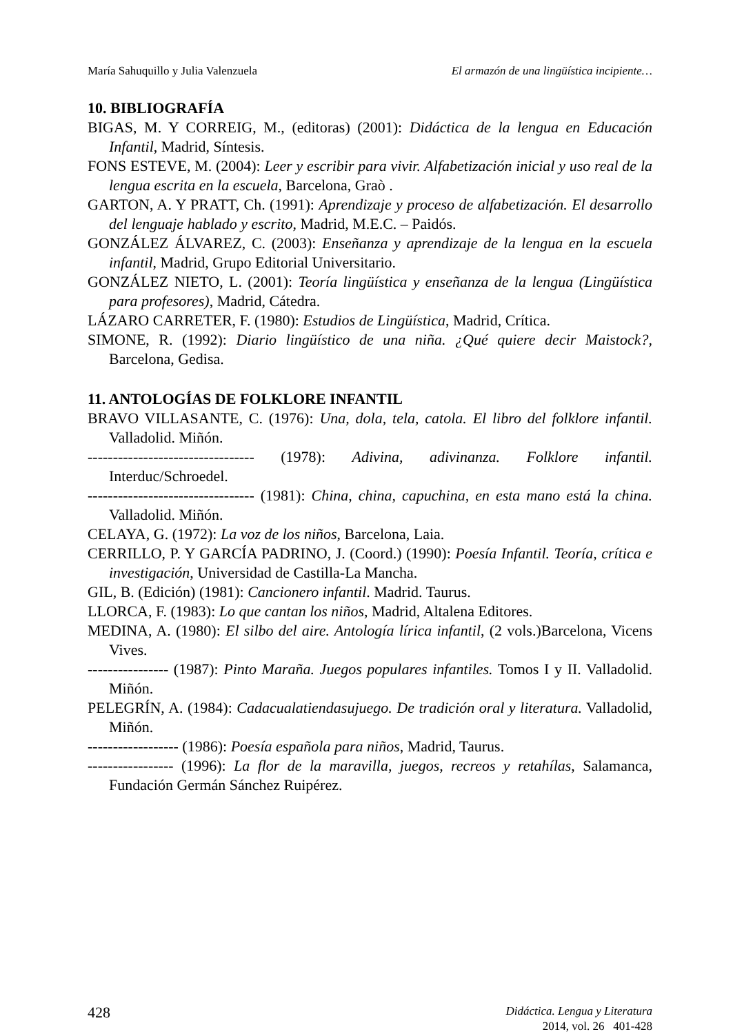María Sahuquillo y Julia Valenzuela El armazón de una lingüística incipiente…
10. BIBLIOGRAFÍA
BIGAS, M. Y CORREIG, M., (editoras) (2001): Didáctica de la lengua en Educación Infantil, Madrid, Síntesis.
FONS ESTEVE, M. (2004): Leer y escribir para vivir. Alfabetización inicial y uso real de la lengua escrita en la escuela, Barcelona, Graò .
GARTON, A. Y PRATT, Ch. (1991): Aprendizaje y proceso de alfabetización. El desarrollo del lenguaje hablado y escrito, Madrid, M.E.C. – Paidós.
GONZÁLEZ ÁLVAREZ, C. (2003): Enseñanza y aprendizaje de la lengua en la escuela infantil, Madrid, Grupo Editorial Universitario.
GONZÁLEZ NIETO, L. (2001): Teoría lingüística y enseñanza de la lengua (Lingüística para profesores), Madrid, Cátedra.
LÁZARO CARRETER, F. (1980): Estudios de Lingüística, Madrid, Crítica.
SIMONE, R. (1992): Diario lingüístico de una niña. ¿Qué quiere decir Maistock?, Barcelona, Gedisa.
11. ANTOLOGÍAS DE FOLKLORE INFANTIL
BRAVO VILLASANTE, C. (1976): Una, dola, tela, catola. El libro del folklore infantil. Valladolid. Miñón.
--------------------------------- (1978): Adivina, adivinanza. Folklore infantil. Interduc/Schroedel.
--------------------------------- (1981): China, china, capuchina, en esta mano está la china. Valladolid. Miñón.
CELAYA, G. (1972): La voz de los niños, Barcelona, Laia.
CERRILLO, P. Y GARCÍA PADRINO, J. (Coord.) (1990): Poesía Infantil. Teoría, crítica e investigación, Universidad de Castilla-La Mancha.
GIL, B. (Edición) (1981): Cancionero infantil. Madrid. Taurus.
LLORCA, F. (1983): Lo que cantan los niños, Madrid, Altalena Editores.
MEDINA, A. (1980): El silbo del aire. Antología lírica infantil, (2 vols.)Barcelona, Vicens Vives.
---------------- (1987): Pinto Maraña. Juegos populares infantiles. Tomos I y II. Valladolid. Miñón.
PELEGRÍN, A. (1984): Cadacualatiendasujuego. De tradición oral y literatura. Valladolid, Miñón.
------------------ (1986): Poesía española para niños, Madrid, Taurus.
----------------- (1996): La flor de la maravilla, juegos, recreos y retahílas, Salamanca, Fundación Germán Sánchez Ruipérez.
428
Didáctica. Lengua y Literatura
2014, vol. 26 401-428